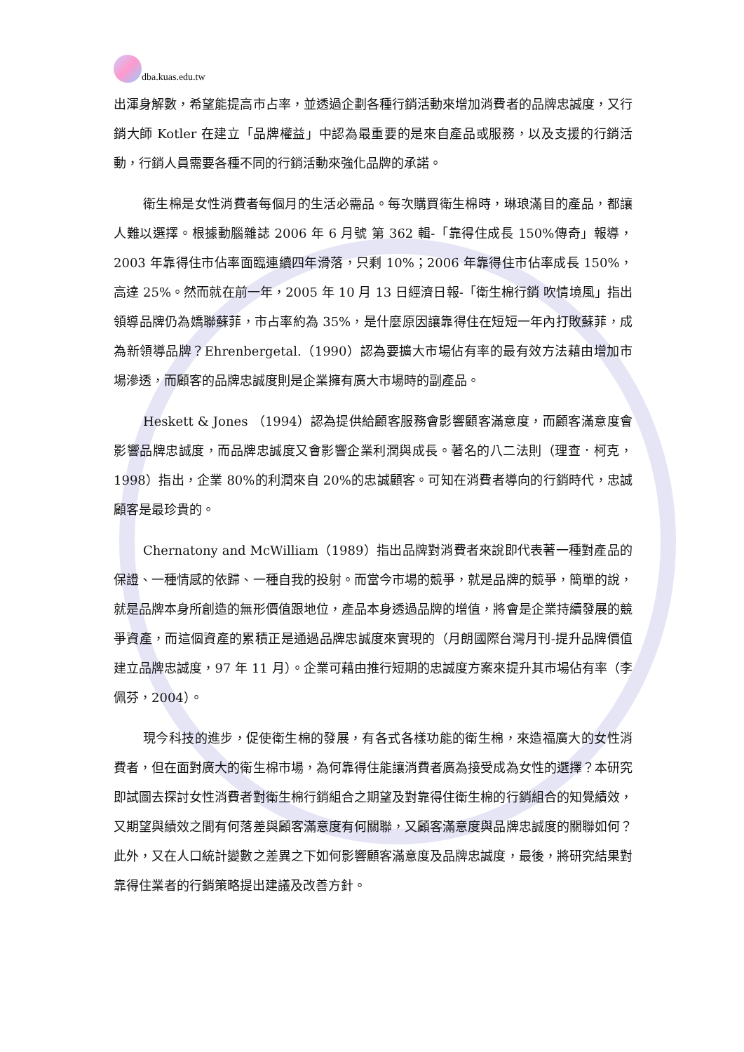dba.kuas.edu.tw
出渾身解數，希望能提高市占率，並透過企劃各種行銷活動來增加消費者的品牌忠誠度，又行銷大師 Kotler 在建立「品牌權益」中認為最重要的是來自產品或服務，以及支援的行銷活動，行銷人員需要各種不同的行銷活動來強化品牌的承諾。
衛生棉是女性消費者每個月的生活必需品。每次購買衛生棉時，琳琅滿目的產品，都讓人難以選擇。根據動腦雜誌 2006 年 6 月號 第 362 輯-「靠得住成長 150%傳奇」報導，2003 年靠得住市佔率面臨連續四年滑落，只剩 10%；2006 年靠得住市佔率成長 150%，高達 25%。然而就在前一年，2005 年 10 月 13 日經濟日報-「衛生棉行銷 吹情境風」指出領導品牌仍為嬌聯蘇菲，市占率約為 35%，是什麼原因讓靠得住在短短一年內打敗蘇菲，成為新領導品牌？Ehrenbergetal.（1990）認為要擴大市場佔有率的最有效方法藉由增加市場滲透，而顧客的品牌忠誠度則是企業擁有廣大市場時的副產品。
Heskett & Jones （1994）認為提供給顧客服務會影響顧客滿意度，而顧客滿意度會影響品牌忠誠度，而品牌忠誠度又會影響企業利潤與成長。著名的八二法則（理查．柯克，1998）指出，企業 80%的利潤來自 20%的忠誠顧客。可知在消費者導向的行銷時代，忠誠顧客是最珍貴的。
Chernatony and McWilliam（1989）指出品牌對消費者來說即代表著一種對產品的保證、一種情感的依歸、一種自我的投射。而當今市場的競爭，就是品牌的競爭，簡單的說，就是品牌本身所創造的無形價值跟地位，產品本身透過品牌的增值，將會是企業持續發展的競爭資產，而這個資產的累積正是通過品牌忠誠度來實現的（月朗國際台灣月刊-提升品牌價值 建立品牌忠誠度，97 年 11 月）。企業可藉由推行短期的忠誠度方案來提升其市場佔有率（李佩芬，2004）。
現今科技的進步，促使衛生棉的發展，有各式各樣功能的衛生棉，來造福廣大的女性消費者，但在面對廣大的衛生棉市場，為何靠得住能讓消費者廣為接受成為女性的選擇？本研究即試圖去探討女性消費者對衛生棉行銷組合之期望及對靠得住衛生棉的行銷組合的知覺績效，又期望與績效之間有何落差與顧客滿意度有何關聯，又顧客滿意度與品牌忠誠度的關聯如何？此外，又在人口統計變數之差異之下如何影響顧客滿意度及品牌忠誠度，最後，將研究結果對靠得住業者的行銷策略提出建議及改善方針。